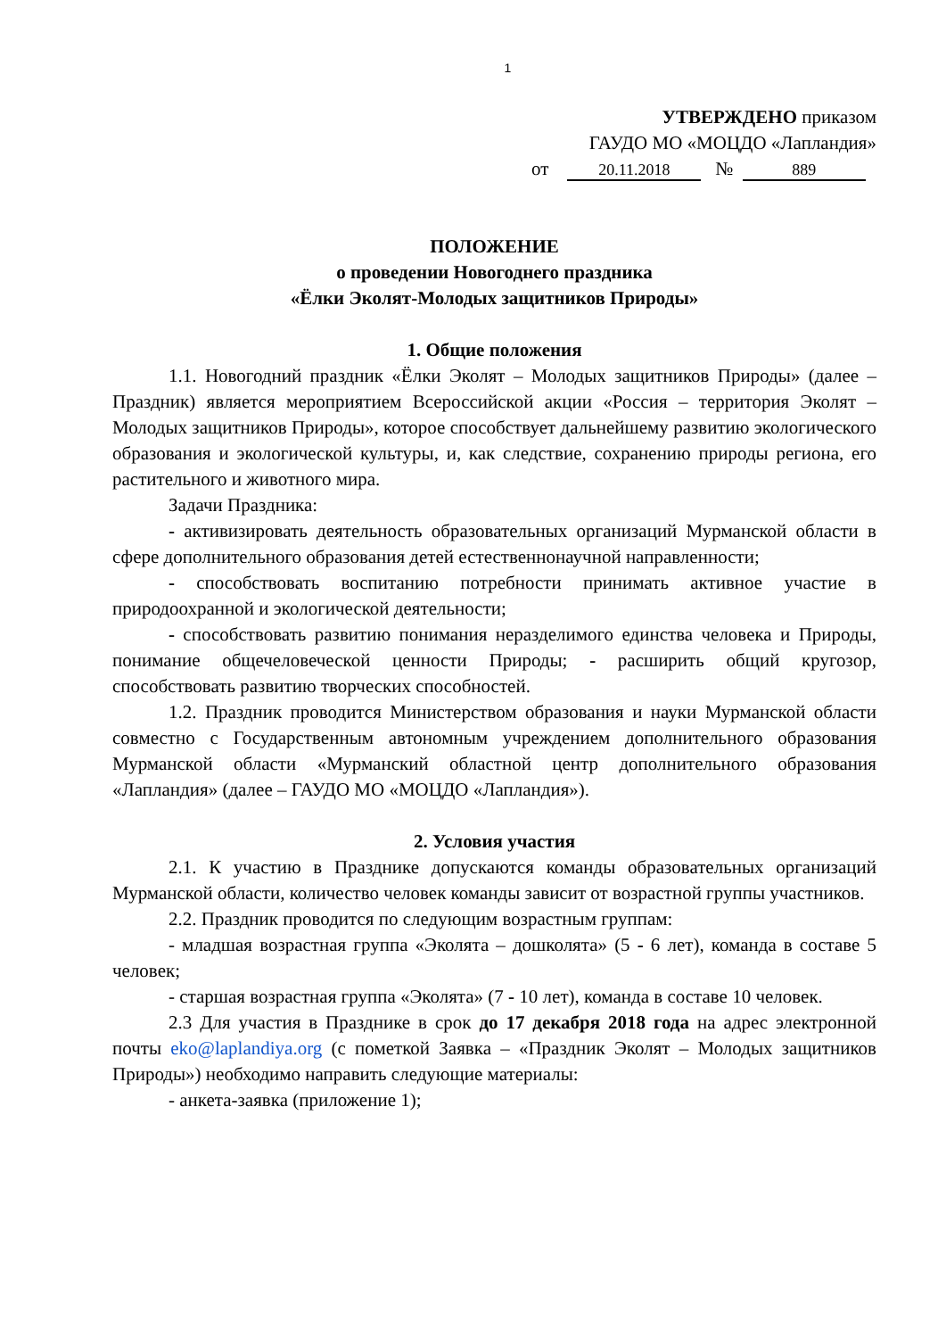1
УТВЕРЖДЕНО приказом
ГАУДО МО «МОЦДО «Лапландия»
от 20.11.2018 № 889
ПОЛОЖЕНИЕ
о проведении Новогоднего праздника
«Ёлки Эколят-Молодых защитников Природы»
1. Общие положения
1.1. Новогодний праздник «Ёлки Эколят – Молодых защитников Природы» (далее – Праздник) является мероприятием Всероссийской акции «Россия – территория Эколят – Молодых защитников Природы», которое способствует дальнейшему развитию экологического образования и экологической культуры, и, как следствие, сохранению природы региона, его растительного и животного мира.
Задачи Праздника:
- активизировать деятельность образовательных организаций Мурманской области в сфере дополнительного образования детей естественнонаучной направленности;
- способствовать воспитанию потребности принимать активное участие в природоохранной и экологической деятельности;
- способствовать развитию понимания неразделимого единства человека и Природы, понимание общечеловеческой ценности Природы; - расширить общий кругозор, способствовать развитию творческих способностей.
1.2. Праздник проводится Министерством образования и науки Мурманской области совместно с Государственным автономным учреждением дополнительного образования Мурманской области «Мурманский областной центр дополнительного образования «Лапландия» (далее – ГАУДО МО «МОЦДО «Лапландия»).
2. Условия участия
2.1. К участию в Празднике допускаются команды образовательных организаций Мурманской области, количество человек команды зависит от возрастной группы участников.
2.2. Праздник проводится по следующим возрастным группам:
- младшая возрастная группа «Эколята – дошколята» (5 - 6 лет), команда в составе 5 человек;
- старшая возрастная группа «Эколята» (7 - 10 лет), команда в составе 10 человек.
2.3 Для участия в Празднике в срок до 17 декабря 2018 года на адрес электронной почты eko@laplandiya.org (с пометкой Заявка – «Праздник Эколят – Молодых защитников Природы») необходимо направить следующие материалы:
- анкета-заявка (приложение 1);